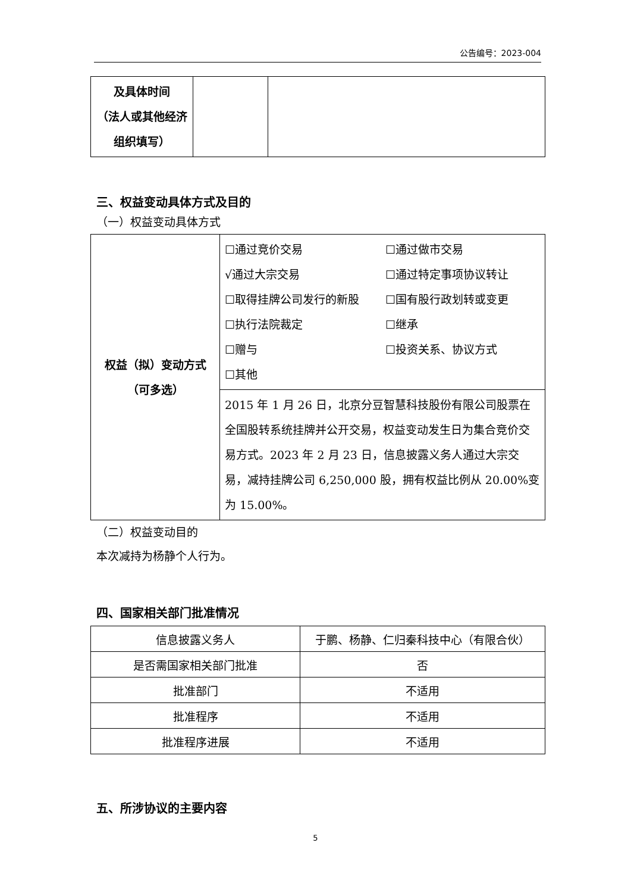公告编号：2023-004
| 及具体时间 （法人或其他经济组织填写） | | |
三、权益变动具体方式及目的
（一）权益变动具体方式
| 权益（拟）变动方式（可多选） | ☐通过竞价交易 ☐通过做市交易 √通过大宗交易 ☐通过特定事项协议转让 ☐取得挂牌公司发行的新股 ☐国有股行政划转或变更 ☐执行法院裁定 ☐继承 ☐赠与 ☐投资关系、协议方式 ☐其他 |
| | 2015 年 1 月 26 日，北京分豆智慧科技股份有限公司股票在全国股转系统挂牌并公开交易，权益变动发生日为集合竞价交易方式。2023 年 2 月 23 日，信息披露义务人通过大宗交易，减持挂牌公司 6,250,000 股，拥有权益比例从 20.00%变为 15.00%。 |
（二）权益变动目的
本次减持为杨静个人行为。
四、国家相关部门批准情况
| 信息披露义务人 | 于鹏、杨静、仁归秦科技中心（有限合伙） |
| 是否需国家相关部门批准 | 否 |
| 批准部门 | 不适用 |
| 批准程序 | 不适用 |
| 批准程序进展 | 不适用 |
五、所涉协议的主要内容
5